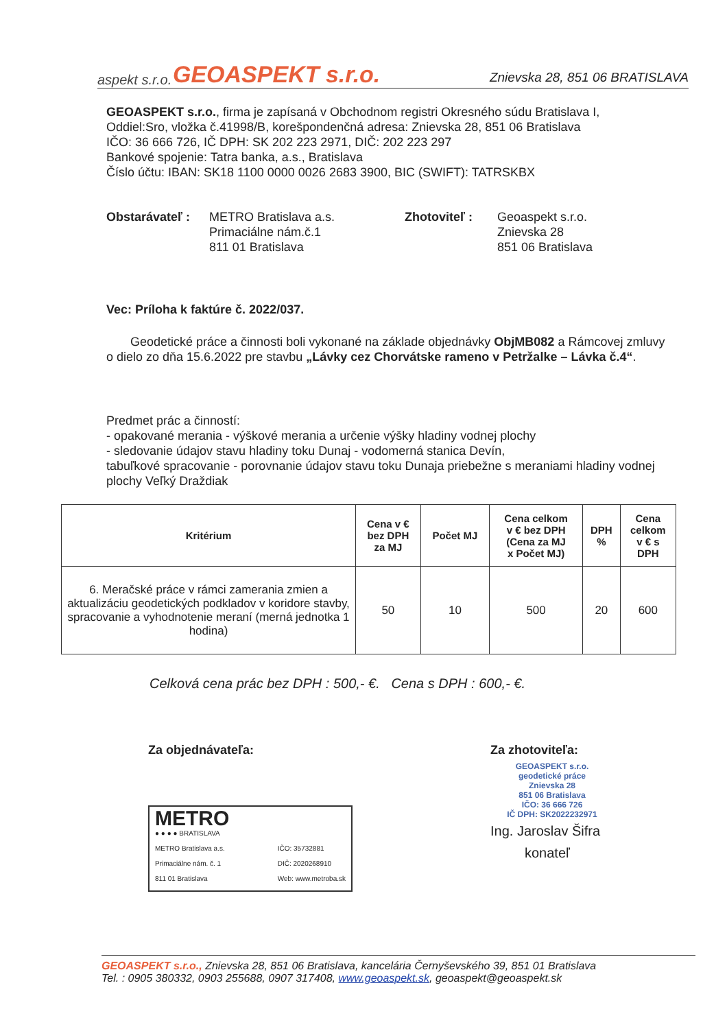aspekt s.r.o.
GEOASPEKT s.r.o.
Znievska 28, 851 06 BRATISLAVA
GEOASPEKT s.r.o., firma je zapísaná v Obchodnom registri Okresného súdu Bratislava I,
Oddiel:Sro, vložka č.41998/B, korešpondenčná adresa: Znievska 28, 851 06 Bratislava
IČO: 36 666 726, IČ DPH: SK 202 223 2971, DIČ: 202 223 297
Bankové spojenie: Tatra banka, a.s., Bratislava
Číslo účtu: IBAN: SK18 1100 0000 0026 2683 3900, BIC (SWIFT): TATRSKBX
Obstarávateľ :
METRO Bratislava a.s.
Primaciálne nám.č.1
811 01 Bratislava
Zhotoviteľ : Geoaspekt s.r.o.
Znievska 28
851 06 Bratislava
Vec: Príloha k faktúre č. 2022/037.
Geodetické práce a činnosti boli vykonané na základe objednávky ObjMB082 a Rámcovej zmluvy o dielo zo dňa 15.6.2022 pre stavbu „Lávky cez Chorvátske rameno v Petržalke – Lávka č.4“.
Predmet prác a činností:
- opakované merania - výškové merania a určenie výšky hladiny vodnej plochy
- sledovanie údajov stavu hladiny toku Dunaj - vodomerná stanica Devín,
tabuľkové spracovanie - porovnanie údajov stavu toku Dunaja priebežne s meraniami hladiny vodnej plochy Veľký Draždiak
| Kritérium | Cena v € bez DPH za MJ | Počet MJ | Cena celkom v € bez DPH (Cena za MJ x Počet MJ) | DPH % | Cena celkom v € s DPH |
| --- | --- | --- | --- | --- | --- |
| 6. Meračské práce v rámci zamerania zmien a aktualizáciu geodetických podkladov v koridore stavby, spracovanie a vyhodnotenie meraní (merná jednotka 1 hodina) | 50 | 10 | 500 | 20 | 600 |
Celková cena prác bez DPH : 500,- €. Cena s DPH : 600,- €.
Za objednávateľa:
METRO
● ● ● ● BRATISLAVA
METRO Bratislava a.s.
Primaciálne nám. č. 1
811 01 Bratislava
IČO: 35732881
DIČ: 2020268910
Web: www.metroba.sk
Za zhotoviteľa:
GEOASPEKT s.r.o.
geodetické práce
Znievska 28
851 06 Bratislava
IČO: 36 666 726
IČ DPH: SK2022232971
Ing. Jaroslav Šifra
konateľ
GEOASPEKT s.r.o., Znievska 28, 851 06 Bratislava, kancelária Černyševského 39, 851 01 Bratislava
Tel. : 0905 380332, 0903 255688, 0907 317408, www.geoaspekt.sk, geoaspekt@geoaspekt.sk